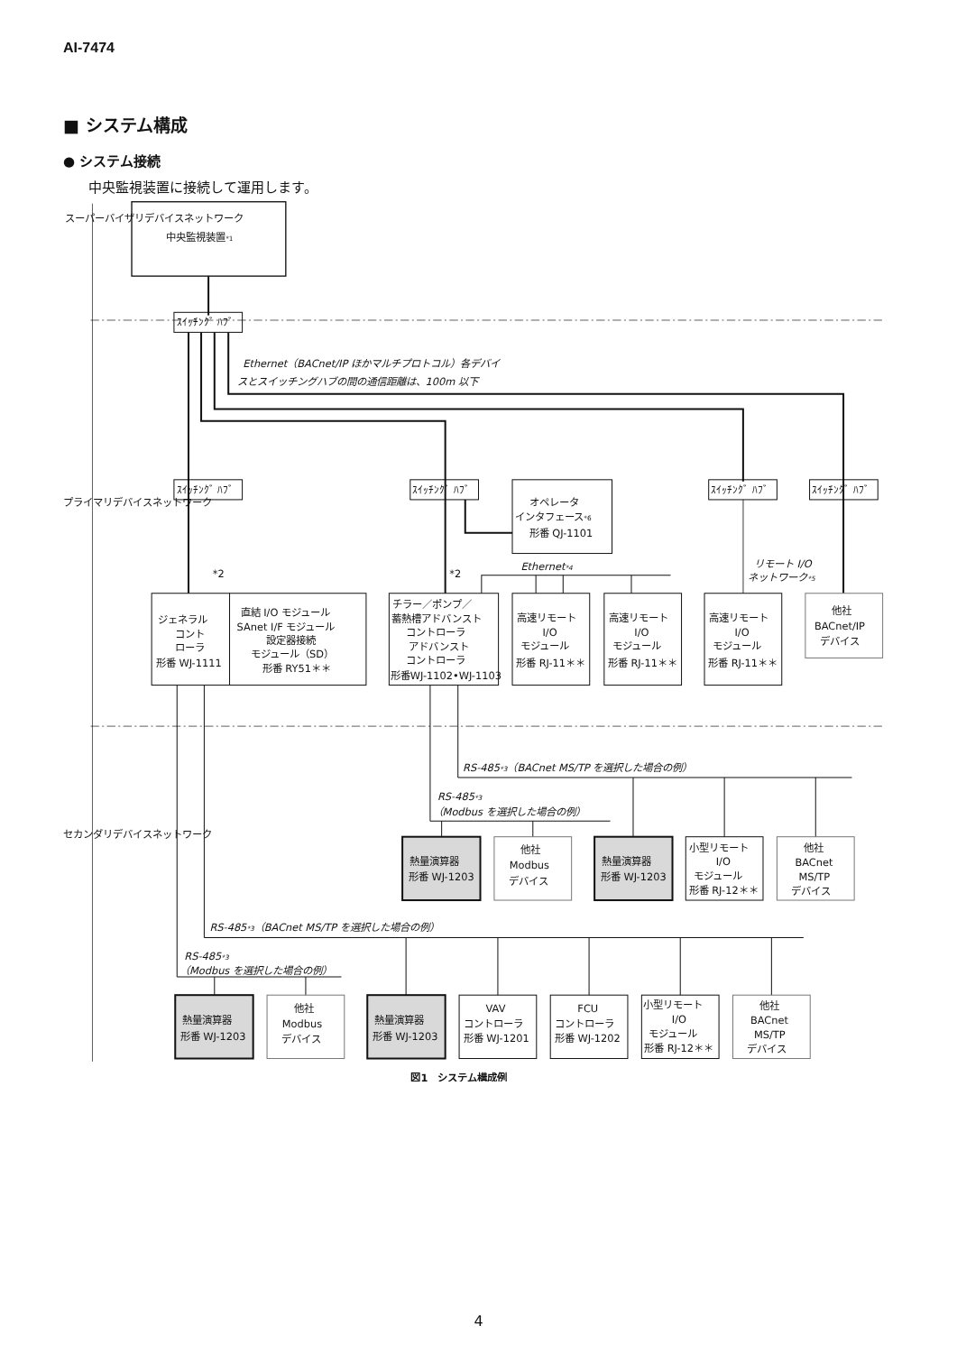AI-7474
■ システム構成
● システム接続
中央監視装置に接続して運用します。
中央監視装置*1
ｽｲｯﾁﾝｸﾞ ﾊﾌﾞ
ｽｲｯﾁﾝｸﾞ ﾊﾌﾞ
ｽｲｯﾁﾝｸﾞ ﾊﾌﾞ
ｽｲｯﾁﾝｸﾞ ﾊﾌﾞ
ｽｲｯﾁﾝｸﾞ ﾊﾌﾞ
Ethernet（BACnet/IP ほかマルチプロトコル）各デバイ
スとスイッチングハブの間の通信距離は、100m 以下
オペレータ
インタフェース*6
形番 QJ-1101
Ethernet*4
リモート I/O
ネットワーク*5
*2
*2
ジェネラル
コント
ローラ
形番 WJ-1111
直結 I/O モジュール
SAnet I/F モジュール
設定器接続
モジュール（SD）
形番 RY51＊＊
チラー／ポンプ／
蓄熱槽アドバンスト
コントローラ
アドバンスト
コントローラ
形番WJ-1102•WJ-1103
高速リモート
I/O
モジュール
形番 RJ-11＊＊
高速リモート
I/O
モジュール
形番 RJ-11＊＊
高速リモート
I/O
モジュール
形番 RJ-11＊＊
他社
BACnet/IP
デバイス
RS-485*3（BACnet MS/TP を選択した場合の例）
RS-485*3
（Modbus を選択した場合の例）
熱量演算器
形番 WJ-1203
他社
Modbus
デバイス
熱量演算器
形番 WJ-1203
小型リモート
I/O
モジュール
形番 RJ-12＊＊
他社
BACnet
MS/TP
デバイス
RS-485*3（BACnet MS/TP を選択した場合の例）
RS-485*3
（Modbus を選択した場合の例）
熱量演算器
形番 WJ-1203
他社
Modbus
デバイス
熱量演算器
形番 WJ-1203
VAV
コントローラ
形番 WJ-1201
FCU
コントローラ
形番 WJ-1202
小型リモート
I/O
モジュール
形番 RJ-12＊＊
他社
BACnet
MS/TP
デバイス
スーパーバイザリデバイスネットワーク
プライマリデバイスネットワーク
セカンダリデバイスネットワーク
図1　システム構成例
4